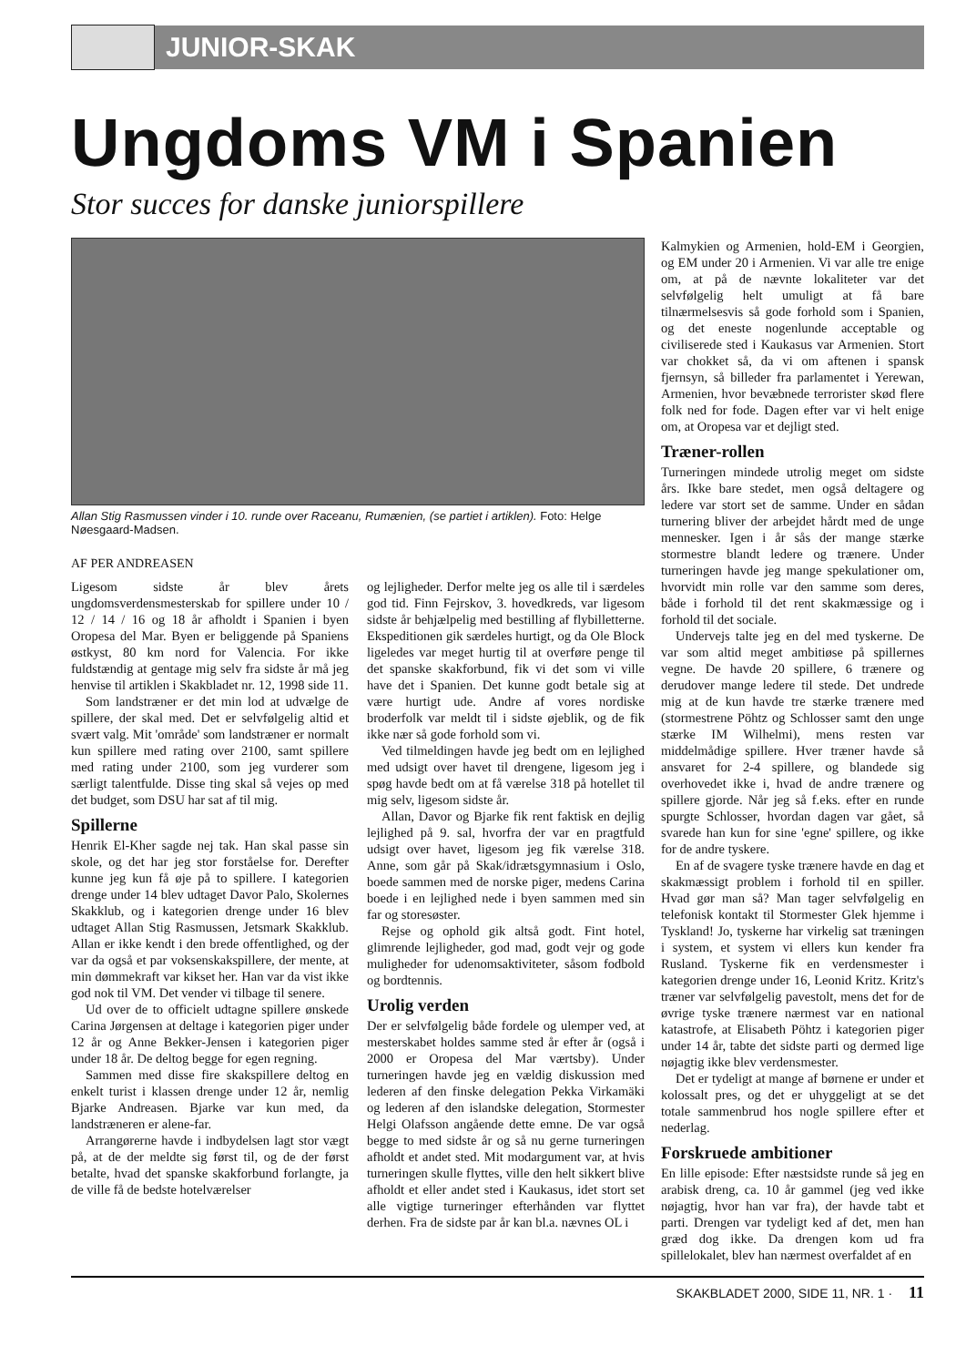JUNIOR-SKAK
Ungdoms VM i Spanien
Stor succes for danske juniorspillere
Allan Stig Rasmussen vinder i 10. runde over Raceanu, Rumænien, (se partiet i artiklen). Foto: Helge Nøesgaard-Madsen.
AF PER ANDREASEN
Ligesom sidste år blev årets ungdomsverdensmesterskab for spillere under 10 / 12 / 14 / 16 og 18 år afholdt i Spanien i byen Oropesa del Mar. Byen er beliggende på Spaniens østkyst, 80 km nord for Valencia. For ikke fuldstændig at gentage mig selv fra sidste år må jeg henvise til artiklen i Skakbladet nr. 12, 1998 side 11.
Som landstræner er det min lod at udvælge de spillere, der skal med. Det er selvfølgelig altid et svært valg. Mit 'område' som landstræner er normalt kun spillere med rating over 2100, samt spillere med rating under 2100, som jeg vurderer som særligt talentfulde. Disse ting skal så vejes op med det budget, som DSU har sat af til mig.
Spillerne
Henrik El-Kher sagde nej tak. Han skal passe sin skole, og det har jeg stor forståelse for. Derefter kunne jeg kun få øje på to spillere. I kategorien drenge under 14 blev udtaget Davor Palo, Skolernes Skakklub, og i kategorien drenge under 16 blev udtaget Allan Stig Rasmussen, Jetsmark Skakklub. Allan er ikke kendt i den brede offentlighed, og der var da også et par voksenskakspillere, der mente, at min dømmekraft var kikset her. Han var da vist ikke god nok til VM. Det vender vi tilbage til senere.
Ud over de to officielt udtagne spillere ønskede Carina Jørgensen at deltage i kategorien piger under 12 år og Anne Bekker-Jensen i kategorien piger under 18 år. De deltog begge for egen regning.
Sammen med disse fire skakspillere deltog en enkelt turist i klassen drenge under 12 år, nemlig Bjarke Andreasen. Bjarke var kun med, da landstræneren er alene-far.
Arrangørerne havde i indbydelsen lagt stor vægt på, at de der meldte sig først til, og de der først betalte, hvad det spanske skakforbund forlangte, ja de ville få de bedste hotelværelser
og lejligheder. Derfor melte jeg os alle til i særdeles god tid. Finn Fejrskov, 3. hovedkreds, var ligesom sidste år behjælpelig med bestilling af flybilletterne. Ekspeditionen gik særdeles hurtigt, og da Ole Block ligeledes var meget hurtig til at overføre penge til det spanske skakforbund, fik vi det som vi ville have det i Spanien. Det kunne godt betale sig at være hurtigt ude. Andre af vores nordiske broderfolk var meldt til i sidste øjeblik, og de fik ikke nær så gode forhold som vi.
Ved tilmeldingen havde jeg bedt om en lejlighed med udsigt over havet til drengene, ligesom jeg i spøg havde bedt om at få værelse 318 på hotellet til mig selv, ligesom sidste år.
Allan, Davor og Bjarke fik rent faktisk en dejlig lejlighed på 9. sal, hvorfra der var en pragtfuld udsigt over havet, ligesom jeg fik værelse 318. Anne, som går på Skak/idrætsgymnasium i Oslo, boede sammen med de norske piger, medens Carina boede i en lejlighed nede i byen sammen med sin far og storesøster.
Rejse og ophold gik altså godt. Fint hotel, glimrende lejligheder, god mad, godt vejr og gode muligheder for udenomsaktiviteter, såsom fodbold og bordtennis.
Urolig verden
Der er selvfølgelig både fordele og ulemper ved, at mesterskabet holdes samme sted år efter år (også i 2000 er Oropesa del Mar værtsby). Under turneringen havde jeg en vældig diskussion med lederen af den finske delegation Pekka Virkamäki og lederen af den islandske delegation, Stormester Helgi Olafsson angående dette emne. De var også begge to med sidste år og så nu gerne turneringen afholdt et andet sted. Mit modargument var, at hvis turneringen skulle flyttes, ville den helt sikkert blive afholdt et eller andet sted i Kaukasus, idet stort set alle vigtige turneringer efterhånden var flyttet derhen. Fra de sidste par år kan bl.a. nævnes OL i
Kalmykien og Armenien, hold-EM i Georgien, og EM under 20 i Armenien. Vi var alle tre enige om, at på de nævnte lokaliteter var det selvfølgelig helt umuligt at få bare tilnærmelsesvis så gode forhold som i Spanien, og det eneste nogenlunde acceptable og civiliserede sted i Kaukasus var Armenien. Stort var chokket så, da vi om aftenen i spansk fjernsyn, så billeder fra parlamentet i Yerewan, Armenien, hvor bevæbnede terrorister skød flere folk ned for fode. Dagen efter var vi helt enige om, at Oropesa var et dejligt sted.
Træner-rollen
Turneringen mindede utrolig meget om sidste års. Ikke bare stedet, men også deltagere og ledere var stort set de samme. Under en sådan turnering bliver der arbejdet hårdt med de unge mennesker. Igen i år sås der mange stærke stormestre blandt ledere og trænere. Under turneringen havde jeg mange spekulationer om, hvorvidt min rolle var den samme som deres, både i forhold til det rent skakmæssige og i forhold til det sociale.
Undervejs talte jeg en del med tyskerne. De var som altid meget ambitiøse på spillernes vegne. De havde 20 spillere, 6 trænere og derudover mange ledere til stede. Det undrede mig at de kun havde tre stærke trænere med (stormestrene Pöhtz og Schlosser samt den unge stærke IM Wilhelmi), mens resten var middelmådige spillere. Hver træner havde så ansvaret for 2-4 spillere, og blandede sig overhovedet ikke i, hvad de andre trænere og spillere gjorde. Når jeg så f.eks. efter en runde spurgte Schlosser, hvordan dagen var gået, så svarede han kun for sine 'egne' spillere, og ikke for de andre tyskere.
En af de svagere tyske trænere havde en dag et skakmæssigt problem i forhold til en spiller. Hvad gør man så? Man tager selvfølgelig en telefonisk kontakt til Stormester Glek hjemme i Tyskland! Jo, tyskerne har virkelig sat træningen i system, et system vi ellers kun kender fra Rusland. Tyskerne fik en verdensmester i kategorien drenge under 16, Leonid Kritz. Kritz's træner var selvfølgelig pavestolt, mens det for de øvrige tyske trænere nærmest var en national katastrofe, at Elisabeth Pöhtz i kategorien piger under 14 år, tabte det sidste parti og dermed lige nøjagtig ikke blev verdensmester.
Det er tydeligt at mange af børnene er under et kolossalt pres, og det er uhyggeligt at se det totale sammenbrud hos nogle spillere efter et nederlag.
Forskruede ambitioner
En lille episode: Efter næstsidste runde så jeg en arabisk dreng, ca. 10 år gammel (jeg ved ikke nøjagtig, hvor han var fra), der havde tabt et parti. Drengen var tydeligt ked af det, men han græd dog ikke. Da drengen kom ud fra spillelokalet, blev han nærmest overfaldet af en
SKAKBLADET 2000, SIDE 11, NR. 1 · 11